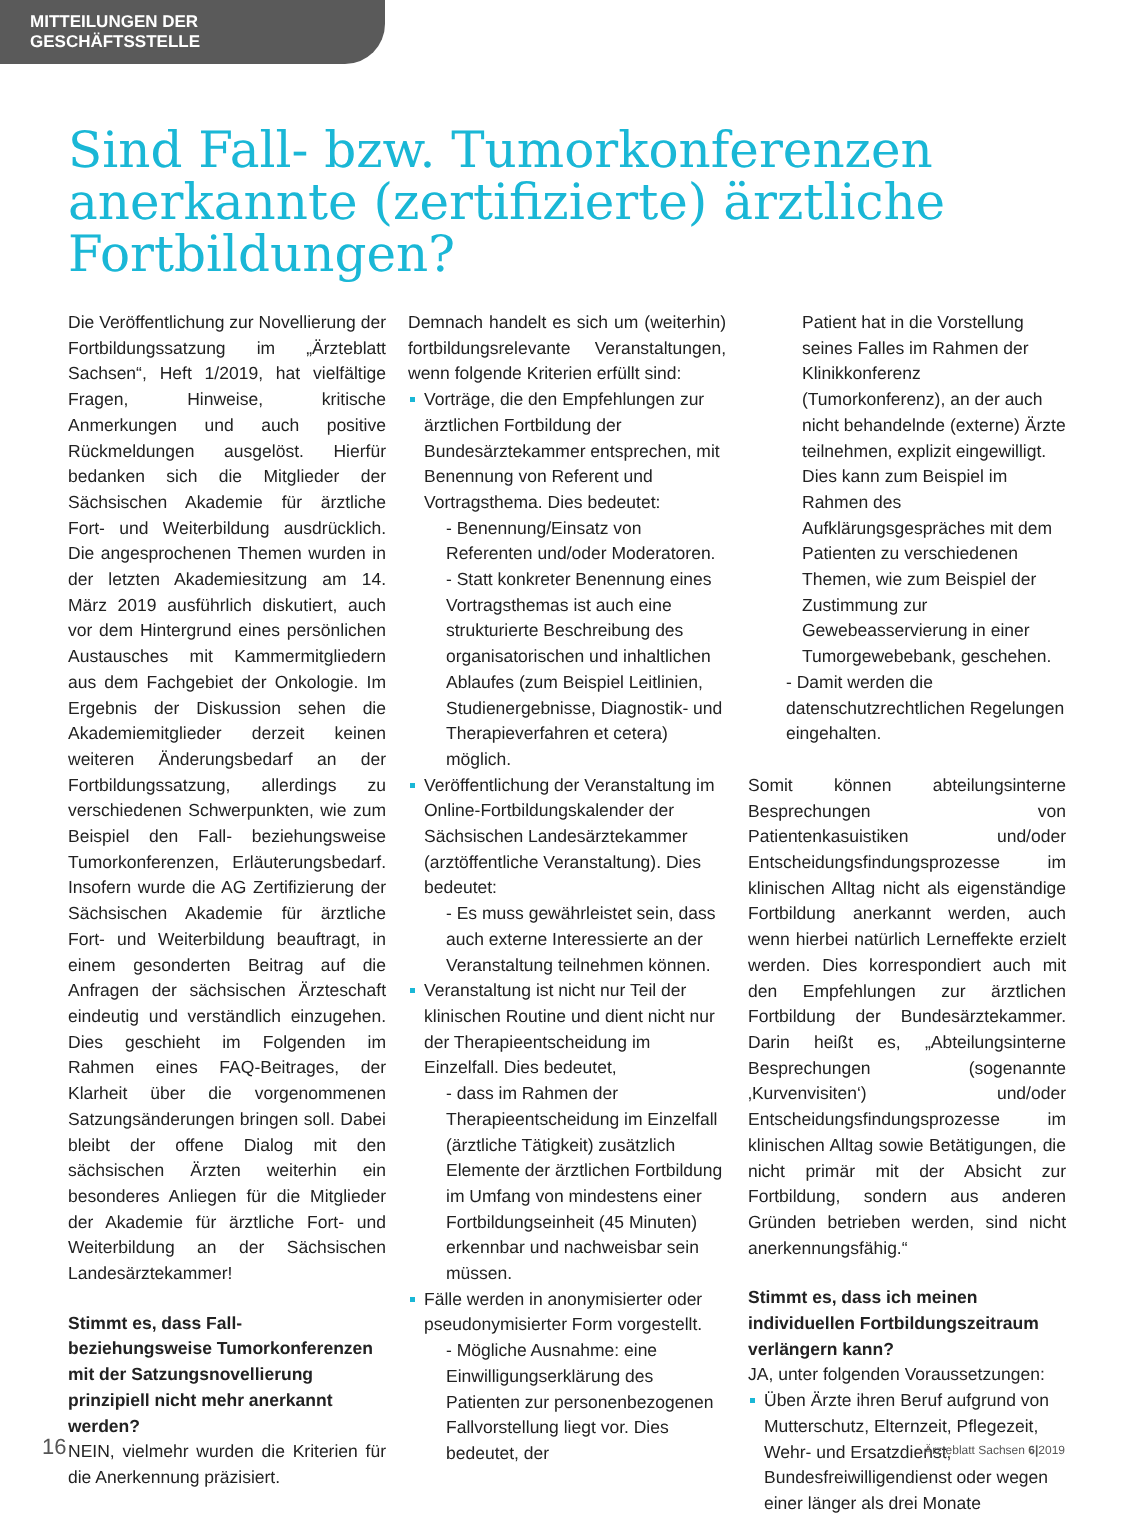MITTEILUNGEN DER GESCHÄFTSSTELLE
Sind Fall- bzw. Tumorkonferenzen anerkannte (zertifizierte) ärztliche Fortbildungen?
Die Veröffentlichung zur Novellierung der Fortbildungssatzung im „Ärzteblatt Sachsen“, Heft 1/2019, hat vielfältige Fragen, Hinweise, kritische Anmerkungen und auch positive Rückmeldungen ausgelöst. Hierfür bedanken sich die Mitglieder der Sächsischen Akademie für ärztliche Fort- und Weiterbildung ausdrücklich. Die angesprochenen Themen wurden in der letzten Akademiesitzung am 14. März 2019 ausführlich diskutiert, auch vor dem Hintergrund eines persönlichen Austausches mit Kammermitgliedern aus dem Fachgebiet der Onkologie. Im Ergebnis der Diskussion sehen die Akademiemitglieder derzeit keinen weiteren Änderungsbedarf an der Fortbildungssatzung, allerdings zu verschiedenen Schwerpunkten, wie zum Beispiel den Fall- beziehungsweise Tumorkonferenzen, Erläuterungsbedarf. Insofern wurde die AG Zertifizierung der Sächsischen Akademie für ärztliche Fort- und Weiterbildung beauftragt, in einem gesonderten Beitrag auf die Anfragen der sächsischen Ärzteschaft eindeutig und verständlich einzugehen. Dies geschieht im Folgenden im Rahmen eines FAQ-Beitrages, der Klarheit über die vorgenommenen Satzungsänderungen bringen soll. Dabei bleibt der offene Dialog mit den sächsischen Ärzten weiterhin ein besonderes Anliegen für die Mitglieder der Akademie für ärztliche Fort- und Weiterbildung an der Sächsischen Landesärztekammer!
Stimmt es, dass Fall- beziehungsweise Tumorkonferenzen mit der Satzungsnovellierung prinzipiell nicht mehr anerkannt werden?
NEIN, vielmehr wurden die Kriterien für die Anerkennung präzisiert.
Demnach handelt es sich um (weiterhin) fortbildungsrelevante Veranstaltungen, wenn folgende Kriterien erfüllt sind:
Vorträge, die den Empfehlungen zur ärztlichen Fortbildung der Bundesärztekammer entsprechen, mit Benennung von Referent und Vortragsthema. Dies bedeutet:
- Benennung/Einsatz von Referenten und/oder Moderatoren.
- Statt konkreter Benennung eines Vortragsthemas ist auch eine strukturierte Beschreibung des organisatorischen und inhaltlichen Ablaufes (zum Beispiel Leitlinien, Studienergebnisse, Diagnostik- und Therapieverfahren et cetera) möglich.
Veröffentlichung der Veranstaltung im Online-Fortbildungskalender der Sächsischen Landesärztekammer (arztöffentliche Veranstaltung). Dies bedeutet:
- Es muss gewährleistet sein, dass auch externe Interessierte an der Veranstaltung teilnehmen können.
Veranstaltung ist nicht nur Teil der klinischen Routine und dient nicht nur der Therapieentscheidung im Einzelfall. Dies bedeutet,
- dass im Rahmen der Therapieentscheidung im Einzelfall (ärztliche Tätigkeit) zusätzlich Elemente der ärztlichen Fortbildung im Umfang von mindestens einer Fortbildungseinheit (45 Minuten) erkennbar und nachweisbar sein müssen.
Fälle werden in anonymisierter oder pseudonymisierter Form vorgestellt.
- Mögliche Ausnahme: eine Einwilligungserklärung des Patienten zur personenbezogenen Fallvorstellung liegt vor. Dies bedeutet, der
Patient hat in die Vorstellung seines Falles im Rahmen der Klinikkonferenz (Tumorkonferenz), an der auch nicht behandelnde (externe) Ärzte teilnehmen, explizit eingewilligt. Dies kann zum Beispiel im Rahmen des Aufklärungsgespräches mit dem Patienten zu verschiedenen Themen, wie zum Beispiel der Zustimmung zur Gewebeasservierung in einer Tumorgewebebank, geschehen.
- Damit werden die datenschutzrechtlichen Regelungen eingehalten.
Somit können abteilungsinterne Besprechungen von Patientenkasuistiken und/oder Entscheidungsfindungsprozesse im klinischen Alltag nicht als eigenständige Fortbildung anerkannt werden, auch wenn hierbei natürlich Lerneffekte erzielt werden. Dies korrespondiert auch mit den Empfehlungen zur ärztlichen Fortbildung der Bundesärztekammer. Darin heißt es, „Abteilungsinterne Besprechungen (sogenannte ‚Kurvenvisiten‘) und/oder Entscheidungsfindungsprozesse im klinischen Alltag sowie Betätigungen, die nicht primär mit der Absicht zur Fortbildung, sondern aus anderen Gründen betrieben werden, sind nicht anerkennungsfähig.“
Stimmt es, dass ich meinen individuellen Fortbildungszeitraum verlängern kann?
JA, unter folgenden Voraussetzungen:
Üben Ärzte ihren Beruf aufgrund von Mutterschutz, Elternzeit, Pflegezeit, Wehr- und Ersatzdienst, Bundesfreiwilligendienst oder wegen einer länger als drei Monate
16 Ärzteblatt Sachsen 6|2019